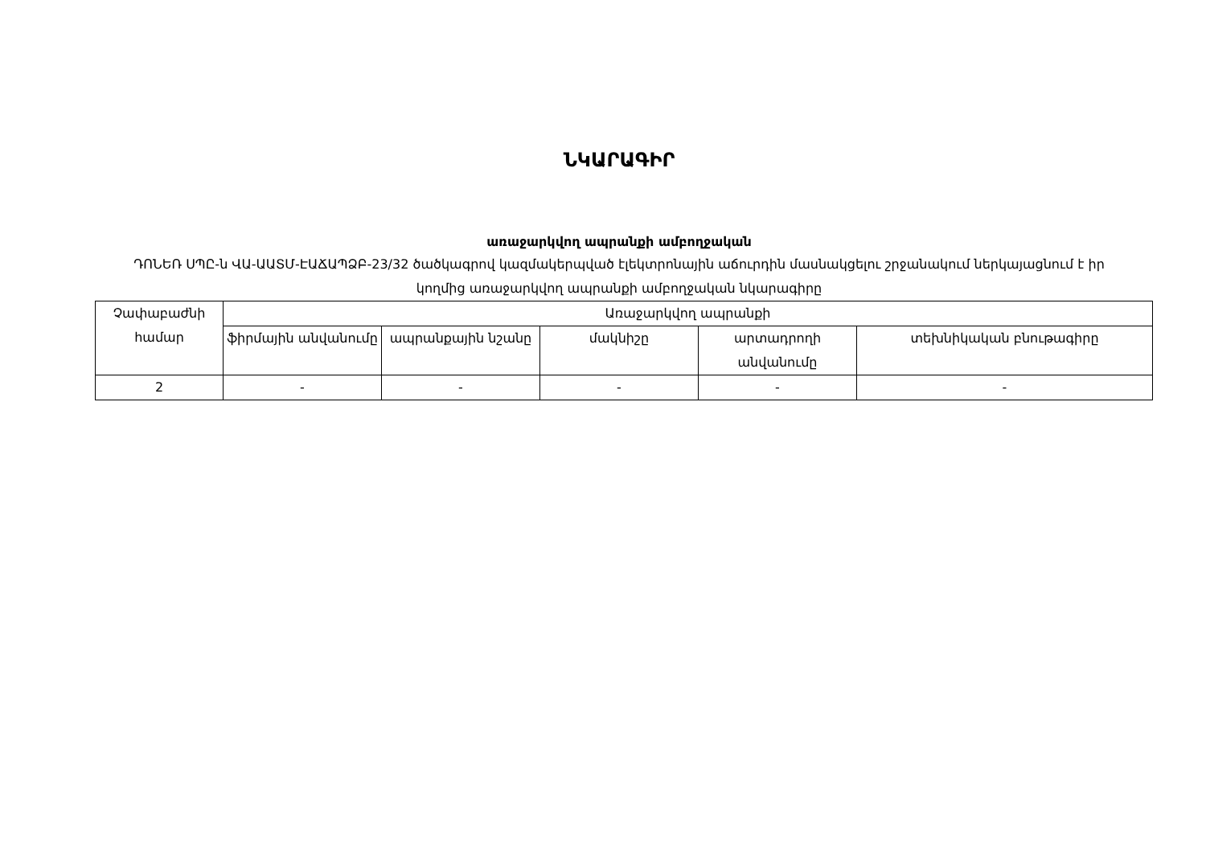ՆԿԱՐԱԳԻՐ
առաջարկվող ապրանքի ամբողջական
ԴՈՆԵՌ ՍՊԸ-ն ՎԱ-ԱԱՏՄ-ԷԱՃԱՊՁԲ-23/32 ծածկագրով կազմակերպված էլեկտրոնային աճուրդին մասնակցելու շրջանակում ներկայացնում է իր կողմից առաջարկվող ապրանքի ամբողջական նկարագիրը
| Չափաբաժնի համար | Առաջարկվող ապրանքի | | | | |
| | ֆիրմային անվանումը | ապրանքային նշանը | մակնիշը | արտադրողի անվանումը | տեխնիկական բնութագիրը |
| 2 | - | - | - | - | - |